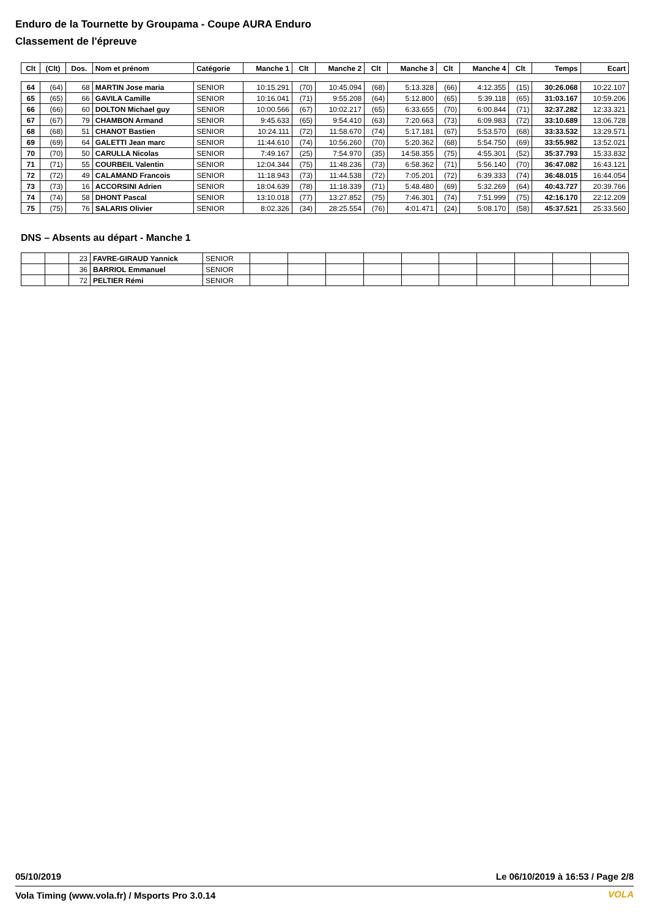Enduro de la Tournette by Groupama - Coupe AURA Enduro
Classement de l'épreuve
| Clt | (Clt) | Dos. | Nom et prénom | Catégorie | Manche 1 | Clt | Manche 2 | Clt | Manche 3 | Clt | Manche 4 | Clt | Temps | Ecart |
| --- | --- | --- | --- | --- | --- | --- | --- | --- | --- | --- | --- | --- | --- | --- |
| 64 | (64) | 68 | MARTIN Jose maria | SENIOR | 10:15.291 | (70) | 10:45.094 | (68) | 5:13.328 | (66) | 4:12.355 | (15) | 30:26.068 | 10:22.107 |
| 65 | (65) | 66 | GAVILA Camille | SENIOR | 10:16.041 | (71) | 9:55.208 | (64) | 5:12.800 | (65) | 5:39.118 | (65) | 31:03.167 | 10:59.206 |
| 66 | (66) | 60 | DOLTON Michael guy | SENIOR | 10:00.566 | (67) | 10:02.217 | (65) | 6:33.655 | (70) | 6:00.844 | (71) | 32:37.282 | 12:33.321 |
| 67 | (67) | 79 | CHAMBON Armand | SENIOR | 9:45.633 | (65) | 9:54.410 | (63) | 7:20.663 | (73) | 6:09.983 | (72) | 33:10.689 | 13:06.728 |
| 68 | (68) | 51 | CHANOT Bastien | SENIOR | 10:24.111 | (72) | 11:58.670 | (74) | 5:17.181 | (67) | 5:53.570 | (68) | 33:33.532 | 13:29.571 |
| 69 | (69) | 64 | GALETTI Jean marc | SENIOR | 11:44.610 | (74) | 10:56.260 | (70) | 5:20.362 | (68) | 5:54.750 | (69) | 33:55.982 | 13:52.021 |
| 70 | (70) | 50 | CARULLA Nicolas | SENIOR | 7:49.167 | (25) | 7:54.970 | (35) | 14:58.355 | (75) | 4:55.301 | (52) | 35:37.793 | 15:33.832 |
| 71 | (71) | 55 | COURBEIL Valentin | SENIOR | 12:04.344 | (75) | 11:48.236 | (73) | 6:58.362 | (71) | 5:56.140 | (70) | 36:47.082 | 16:43.121 |
| 72 | (72) | 49 | CALAMAND Francois | SENIOR | 11:18.943 | (73) | 11:44.538 | (72) | 7:05.201 | (72) | 6:39.333 | (74) | 36:48.015 | 16:44.054 |
| 73 | (73) | 16 | ACCORSINI Adrien | SENIOR | 18:04.639 | (78) | 11:18.339 | (71) | 5:48.480 | (69) | 5:32.269 | (64) | 40:43.727 | 20:39.766 |
| 74 | (74) | 58 | DHONT Pascal | SENIOR | 13:10.018 | (77) | 13:27.852 | (75) | 7:46.301 | (74) | 7:51.999 | (75) | 42:16.170 | 22:12.209 |
| 75 | (75) | 76 | SALARIS Olivier | SENIOR | 8:02.326 | (34) | 28:25.554 | (76) | 4:01.471 | (24) | 5:08.170 | (58) | 45:37.521 | 25:33.560 |
DNS – Absents au départ - Manche 1
| | | 23 | FAVRE-GIRAUD Yannick | SENIOR | | | | | | | | | | |
| | | 36 | BARRIOL Emmanuel | SENIOR | | | | | | | | | | |
| | | 72 | PELTIER Rémi | SENIOR | | | | | | | | | | |
05/10/2019
Le 06/10/2019 à 16:53 / Page 2/8
Vola Timing (www.vola.fr) / Msports Pro 3.0.14
VOLA